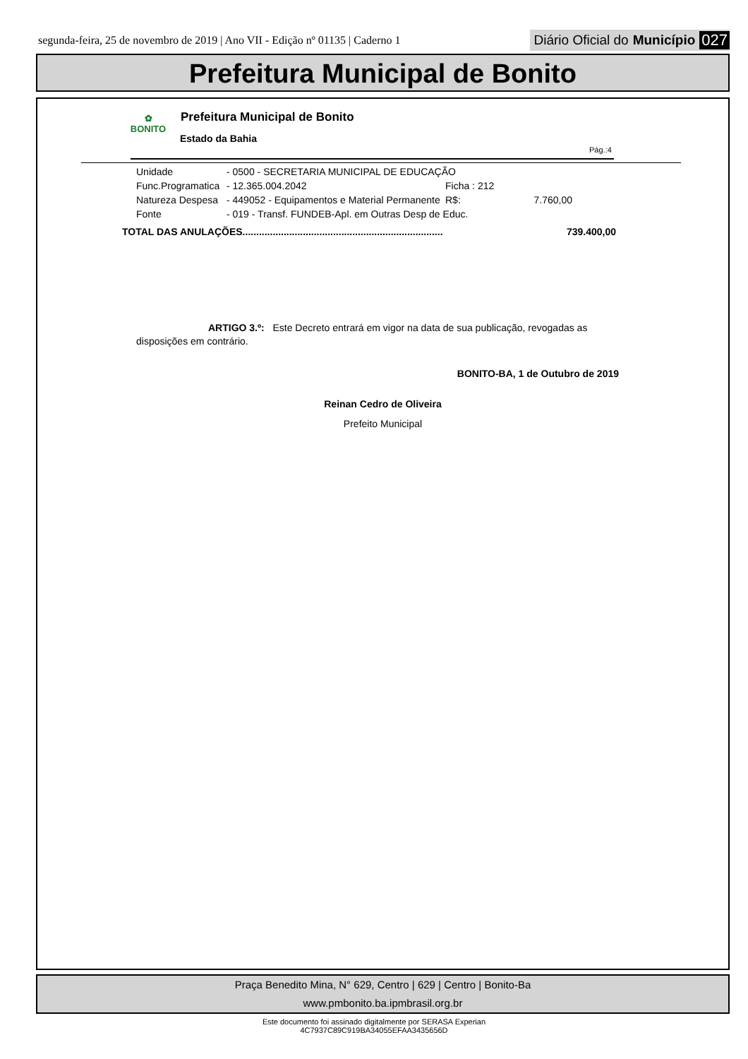segunda-feira, 25 de novembro de 2019 | Ano VII - Edição nº 01135 | Caderno 1 Diário Oficial do Município 027
Prefeitura Municipal de Bonito
✿
BONITO
Prefeitura Municipal de Bonito
Estado da Bahia
Pág.:4
| Unidade | - 0500 - SECRETARIA MUNICIPAL DE EDUCAÇÃO | | | |
| Func.Programatica | - 12.365.004.2042 | Ficha : 212 | | |
| Natureza Despesa | - 449052 - Equipamentos e Material Permanente | | R$: | 7.760,00 |
| Fonte | - 019 - Transf. FUNDEB-Apl. em Outras Desp de Educ. | | | |
TOTAL DAS ANULAÇÕES......................................................................... 739.400,00
ARTIGO 3.º: Este Decreto entrará em vigor na data de sua publicação, revogadas as disposições em contrário.
BONITO-BA, 1 de Outubro de 2019
Reinan Cedro de Oliveira
Prefeito Municipal
Praça Benedito Mina, N° 629, Centro | 629 | Centro | Bonito-Ba
www.pmbonito.ba.ipmbrasil.org.br
Este documento foi assinado digitalmente por SERASA Experian
4C7937C89C919BA34055EFAA3435656D